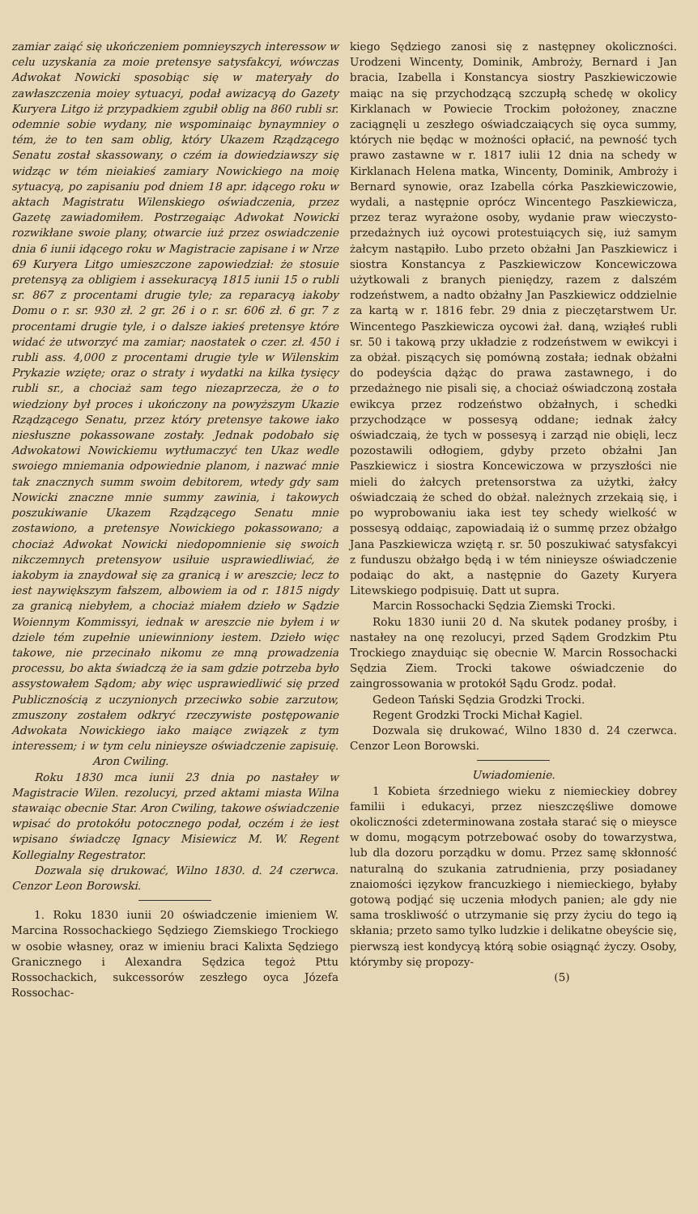zamiar zaiąć się ukończeniem pomnieyszych interessow w celu uzyskania za moie pretensye satysfakcyi, wówczas Adwokat Nowicki sposobiąc się w materyały do zawłaszczenia moiey sytuacyi, podał awizacyą do Gazety Kuryera Litgo iż przypadkiem zgubił oblig na 860 rubli sr. odemnie sobie wydany, nie wspominaiąc bynaymniey o tém, że to ten sam oblig, który Ukazem Rządzącego Senatu został skassowany, o czém ia dowiedziawszy się widząc w tém nieiakieś zamiary Nowickiego na moię sytuacyą, po zapisaniu pod dniem 18 apr. idącego roku w aktach Magistratu Wilenskiego oświadczenia, przez Gazetę zawiadomiłem. Postrzegaiąc Adwokat Nowicki rozwikłane swoie plany, otwarcie iuż przez oswiadczenie dnia 6 iunii idącego roku w Magistracie zapisane i w Nrze 69 Kuryera Litgo umieszczone zapowiedział: że stosuie pretensyą za obligiem i assekuracyą 1815 iunii 15 o rubli sr. 867 z procentami drugie tyle; za reparacyą iakoby Domu o r. sr. 930 zł. 2 gr. 26 i o r. sr. 606 zł. 6 gr. 7 z procentami drugie tyle, i o dalsze iakieś pretensye które widać że utworzyć ma zamiar; naostatek o czer. zł. 450 i rubli ass. 4,000 z procentami drugie tyle w Wilenskim Prykazie wzięte; oraz o straty i wydatki na kilka tysięcy rubli sr., a chociaż sam tego niezaprzecza, że o to wiedziony był proces i ukończony na powyższym Ukazie Rządzącego Senatu, przez który pretensye takowe iako niesłuszne pokassowane zostały. Jednak podobało się Adwokatowi Nowickiemu wytłumaczyć ten Ukaz wedle swoiego mniemania odpowiednie planom, i nazwać mnie tak znacznych summ swoim debitorem, wtedy gdy sam Nowicki znaczne mnie summy zawinia, i takowych poszukiwanie Ukazem Rządzącego Senatu mnie zostawiono, a pretensye Nowickiego pokassowano; a chociaż Adwokat Nowicki niedopomnienie się swoich nikczemnych pretensyow usiłuie usprawiedliwiać, że iakobym ia znaydował się za granicą i w areszcie; lecz to iest naywiększym fałszem, albowiem ia od r. 1815 nigdy za granicą niebyłem, a chociaż miałem dzieło w Sądzie Woiennym Kommissyi, iednak w areszcie nie byłem i w dziele tém zupełnie uniewinniony iestem. Dzieło więc takowe, nie przecinało nikomu ze mną prowadzenia processu, bo akta świadczą że ia sam gdzie potrzeba było assystowałem Sądom; aby więc usprawiedliwić się przed Publicznością z uczynionych przeciwko sobie zarzutow, zmuszony zostałem odkryć rzeczywiste postępowanie Adwokata Nowickiego iako maiące związek z tym interessem; i w tym celu ninieysze oświadczenie zapisuię. Aron Cwiling.
Roku 1830 mca iunii 23 dnia po nastałey w Magistracie Wilen. rezolucyi, przed aktami miasta Wilna stawaiąc obecnie Star. Aron Cwiling, takowe oświadczenie wpisać do protokółu potocznego podał, oczém i że iest wpisano świadczę Ignacy Misiewicz M. W. Regent Kollegialny Regestrator.
Dozwala się drukować, Wilno 1830. d. 24 czerwca. Cenzor Leon Borowski.
1. Roku 1830 iunii 20 oświadczenie imieniem W. Marcina Rossochackiego Sędziego Ziemskiego Trockiego w osobie własney, oraz w imieniu braci Kalixta Sędziego Granicznego i Alexandra Sędzica tegoż Pttu Rossochackich, sukcessorów zeszłego oyca Józefa Rossochac-
kiego Sędziego zanosi się z następney okoliczności. Urodzeni Wincenty, Dominik, Ambroży, Bernard i Jan bracia, Izabella i Konstancya siostry Paszkiewiczowie maiąc na się przychodzącą szczupłą schedę w okolicy Kirklanach w Powiecie Trockim położoney, znaczne zaciągnęli u zeszłego oświadczaiących się oyca summy, których nie będąc w możności opłacić, na pewność tych prawo zastawne w r. 1817 iulii 12 dnia na schedy w Kirklanach Helena matka, Wincenty, Dominik, Ambroży i Bernard synowie, oraz Izabella córka Paszkiewiczowie, wydali, a następnie oprócz Wincentego Paszkiewicza, przez teraz wyrażone osoby, wydanie praw wieczysto-przedażnych iuż oycowi protestuiących się, iuż samym żałcym nastąpiło. Lubo przeto obżałni Jan Paszkiewicz i siostra Konstancya z Paszkiewiczow Koncewiczowa użytkowali z branych pieniędzy, razem z dalszém rodzeństwem, a nadto obżałny Jan Paszkiewicz oddzielnie za kartą w r. 1816 febr. 29 dnia z pieczętarstwem Ur. Wincentego Paszkiewicza oycowi żał. daną, wziąłeś rubli sr. 50 i takową przy układzie z rodzeństwem w ewikcyi i za obżał. piszących się pomówną została; iednak obżałni do podeyścia dążąc do prawa zastawnego, i do przedażnego nie pisali się, a chociaż oświadczoną została ewikcya przez rodzeństwo obżałnych, i schedki przychodzące w possesyą oddane; iednak żałcy oświadczaią, że tych w possesyą i zarząd nie obięli, lecz pozostawili odłogiem, gdyby przeto obżałni Jan Paszkiewicz i siostra Koncewiczowa w przyszłości nie mieli do żałcych pretensorstwa za użytki, żałcy oświadczaią że sched do obżał. należnych zrzekaią się, i po wyprobowaniu iaka iest tey schedy wielkość w possesyą oddaiąc, zapowiadaią iż o summę przez obżałgo Jana Paszkiewicza wziętą r. sr. 50 poszukiwać satysfakcyi z funduszu obżałgo będą i w tém ninieysze oświadczenie podaiąc do akt, a następnie do Gazety Kuryera Litewskiego podpisuię. Datt ut supra.
Marcin Rossochacki Sędzia Ziemski Trocki.
Roku 1830 iunii 20 d. Na skutek podaney prośby, i nastałey na onę rezolucyi, przed Sądem Grodzkim Ptu Trockiego znayduiąc się obecnie W. Marcin Rossochacki Sędzia Ziem. Trocki takowe oświadczenie do zaingrossowania w protokół Sądu Grodz. podał.
Gedeon Tański Sędzia Grodzki Trocki.
Regent Grodzki Trocki Michał Kagiel.
Dozwala się drukować, Wilno 1830 d. 24 czerwca. Cenzor Leon Borowski.
Uwiadomienie.
1 Kobieta śrzedniego wieku z niemieckiey dobrey familii i edukacyi, przez nieszczęśliwe domowe okoliczności zdeterminowana została starać się o mieysce w domu, mogącym potrzebować osoby do towarzystwa, lub dla dozoru porządku w domu. Przez samę skłonność naturalną do szukania zatrudnienia, przy posiadaney znaiomości ięzykow francuzkiego i niemieckiego, byłaby gotową podjąć się uczenia młodych panien; ale gdy nie sama troskliwość o utrzymanie się przy życiu do tego ią skłania; przeto samo tylko ludzkie i delikatne obeyście się, pierwszą iest kondycyą którą sobie osiągnąć życzy. Osoby, którymby się propozy-
(5)